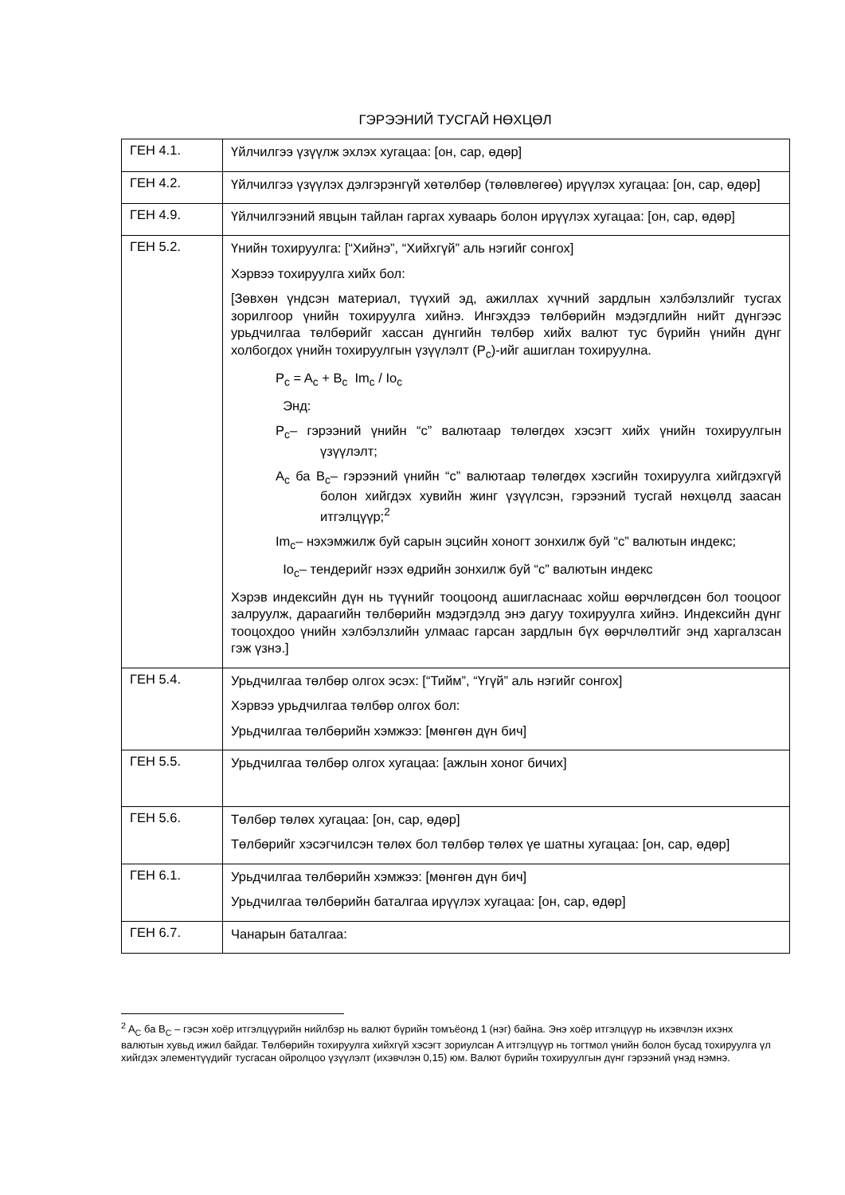ГЭРЭЭНИЙ ТУСГАЙ НӨХЦӨЛ
| ГЕН 4.1. | Үйлчилгээ үзүүлж эхлэх хугацаа: [он, сар, өдөр] |
| ГЕН 4.2. | Үйлчилгээ үзүүлэх дэлгэрэнгүй хөтөлбөр (төлөвлөгөө) ирүүлэх хугацаа: [он, сар, өдөр] |
| ГЕН 4.9. | Үйлчилгээний явцын тайлан гаргах хуваарь болон ирүүлэх хугацаа: [он, сар, өдөр] |
| ГЕН 5.2. | Үнийн тохируулга: [“Хийнэ”, “Хийхгүй” аль нэгийг сонгох] Хэрвээ тохируулга хийх бол: [Зөвхөн үндсэн материал, түүхий эд, ажиллах хүчний зардлын хэлбэлзлийг тусгах зорилгоор үнийн тохируулга хийнэ. Ингэхдээ төлбөрийн мэдэгдлийн нийт дүнгээс урьдчилгаа төлбөрийг хассан дүнгийн төлбөр хийх валют тус бүрийн үнийн дүнг холбогдох үнийн тохируулгын үзүүлэлт (P<sub>c</sub>)-ийг ашиглан тохируулна. P<sub>c</sub> = A<sub>c</sub> + B<sub>c</sub> Im<sub>c</sub> / Io<sub>c</sub> Энд: P<sub>c</sub>– гэрээний үнийн “с” валютаар төлөгдөх хэсэгт хийх үнийн тохируулгын үзүүлэлт; A<sub>c</sub> ба B<sub>c</sub>– гэрээний үнийн “с” валютаар төлөгдөх хэсгийн тохируулга хийгдэхгүй болон хийгдэх хувийн жинг үзүүлсэн, гэрээний тусгай нөхцөлд заасан итгэлцүүр;<sup>2</sup> Im<sub>c</sub>– нэхэмжилж буй сарын эцсийн хоногт зонхилж буй “с” валютын индекс; Io<sub>c</sub>– тендерийг нээх өдрийн зонхилж буй “с” валютын индекс Хэрэв индексийн дүн нь түүнийг тооцоонд ашигласнаас хойш өөрчлөгдсөн бол тооцоог залруулж, дараагийн төлбөрийн мэдэгдэлд энэ дагуу тохируулга хийнэ. Индексийн дүнг тооцохдоо үнийн хэлбэлзлийн улмаас гарсан зардлын бүх өөрчлөлтийг энд харгалзсан гэж үзнэ.] |
| ГЕН 5.4. | Урьдчилгаа төлбөр олгох эсэх: [“Тийм”, “Үгүй” аль нэгийг сонгох] Хэрвээ урьдчилгаа төлбөр олгох бол: Урьдчилгаа төлбөрийн хэмжээ: [мөнгөн дүн бич] |
| ГЕН 5.5. | Урьдчилгаа төлбөр олгох хугацаа: [ажлын хоног бичих] |
| ГЕН 5.6. | Төлбөр төлөх хугацаа: [он, сар, өдөр] Төлбөрийг хэсэгчилсэн төлөх бол төлбөр төлөх үе шатны хугацаа: [он, сар, өдөр] |
| ГЕН 6.1. | Урьдчилгаа төлбөрийн хэмжээ: [мөнгөн дүн бич] Урьдчилгаа төлбөрийн баталгаа ирүүлэх хугацаа: [он, сар, өдөр] |
| ГЕН 6.7. | Чанарын баталгаа: |
<sup>2</sup> A<sub>C</sub> ба B<sub>C</sub> – гэсэн хоёр итгэлцүүрийн нийлбэр нь валют бүрийн томъёонд 1 (нэг) байна. Энэ хоёр итгэлцүүр нь ихэвчлэн ихэнх валютын хувьд ижил байдаг. Төлбөрийн тохируулга хийхгүй хэсэгт зориулсан A итгэлцүүр нь тогтмол үнийн болон бусад тохируулга үл хийгдэх элементүүдийг тусгасан ойролцоо үзүүлэлт (ихэвчлэн 0,15) юм. Валют бүрийн тохируулгын дүнг гэрээний үнэд нэмнэ.